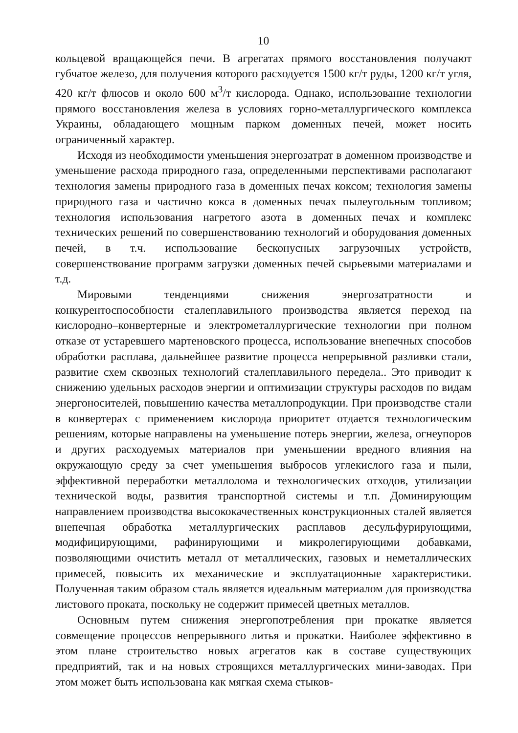10
кольцевой вращающейся печи. В агрегатах прямого восстановления получают губчатое железо, для получения которого расходуется 1500 кг/т руды, 1200 кг/т угля, 420 кг/т флюсов и около 600 м<sup>3</sup>/т кислорода. Однако, использование технологии прямого восстановления железа в условиях горно-металлургического комплекса Украины, обладающего мощным парком доменных печей, может носить ограниченный характер.
Исходя из необходимости уменьшения энергозатрат в доменном производстве и уменьшение расхода природного газа, определенными перспективами располагают технология замены природного газа в доменных печах коксом; технология замены природного газа и частично кокса в доменных печах пылеугольным топливом; технология использования нагретого азота в доменных печах и комплекс технических решений по совершенствованию технологий и оборудования доменных печей, в т.ч. использование бесконусных загрузочных устройств, совершенствование программ загрузки доменных печей сырьевыми материалами и т.д.
Мировыми тенденциями снижения энергозатратности и конкурентоспособности сталеплавильного производства является переход на кислородно–конвертерные и электрометаллургические технологии при полном отказе от устаревшего мартеновского процесса, использование внепечных способов обработки расплава, дальнейшее развитие процесса непрерывной разливки стали, развитие схем сквозных технологий сталеплавильного передела.. Это приводит к снижению удельных расходов энергии и оптимизации структуры расходов по видам энергоносителей, повышению качества металлопродукции. При производстве стали в конвертерах с применением кислорода приоритет отдается технологическим решениям, которые направлены на уменьшение потерь энергии, железа, огнеупоров и других расходуемых материалов при уменьшении вредного влияния на окружающую среду за счет уменьшения выбросов углекислого газа и пыли, эффективной переработки металлолома и технологических отходов, утилизации технической воды, развития транспортной системы и т.п. Доминирующим направлением производства высококачественных конструкционных сталей является внепечная обработка металлургических расплавов десульфурирующими, модифицирующими, рафинирующими и микролегирующими добавками, позволяющими очистить металл от металлических, газовых и неметаллических примесей, повысить их механические и эксплуатационные характеристики. Полученная таким образом сталь является идеальным материалом для производства листового проката, поскольку не содержит примесей цветных металлов.
Основным путем снижения энергопотребления при прокатке является совмещение процессов непрерывного литья и прокатки. Наиболее эффективно в этом плане строительство новых агрегатов как в составе существующих предприятий, так и на новых строящихся металлургических мини-заводах. При этом может быть использована как мягкая схема стыков-